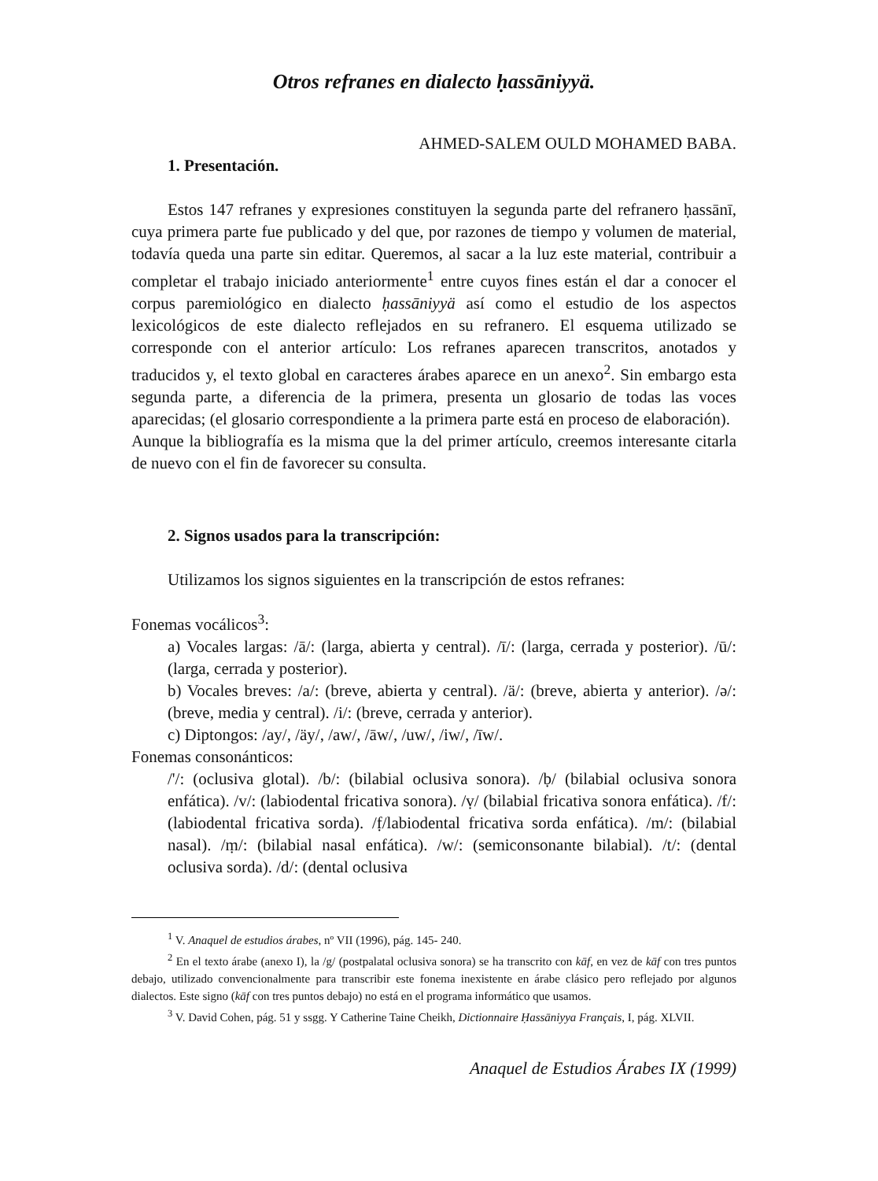Otros refranes en dialecto ḥassāniyyä.
AHMED-SALEM OULD MOHAMED BABA.
1. Presentación.
Estos 147 refranes y expresiones constituyen la segunda parte del refranero ḥassānī, cuya primera parte fue publicado y del que, por razones de tiempo y volumen de material, todavía queda una parte sin editar. Queremos, al sacar a la luz este material, contribuir a completar el trabajo iniciado anteriormente<sup>1</sup> entre cuyos fines están el dar a conocer el corpus paremiológico en dialecto ḥassāniyyä así como el estudio de los aspectos lexicológicos de este dialecto reflejados en su refranero. El esquema utilizado se corresponde con el anterior artículo: Los refranes aparecen transcritos, anotados y traducidos y, el texto global en caracteres árabes aparece en un anexo<sup>2</sup>. Sin embargo esta segunda parte, a diferencia de la primera, presenta un glosario de todas las voces aparecidas; (el glosario correspondiente a la primera parte está en proceso de elaboración).
Aunque la bibliografía es la misma que la del primer artículo, creemos interesante citarla de nuevo con el fin de favorecer su consulta.
2. Signos usados para la transcripción:
Utilizamos los signos siguientes en la transcripción de estos refranes:
Fonemas vocálicos<sup>3</sup>:
a) Vocales largas: /ā/: (larga, abierta y central). /ī/: (larga, cerrada y posterior). /ū/: (larga, cerrada y posterior).
b) Vocales breves: /a/: (breve, abierta y central). /ä/: (breve, abierta y anterior). /ə/: (breve, media y central). /i/: (breve, cerrada y anterior).
c) Diptongos: /ay/, /äy/, /aw/, /āw/, /uw/, /iw/, /īw/.
Fonemas consonánticos:
/'/: (oclusiva glotal). /b/: (bilabial oclusiva sonora). /ḅ/ (bilabial oclusiva sonora enfática). /v/: (labiodental fricativa sonora). /ṿ/ (bilabial fricativa sonora enfática). /f/: (labiodental fricativa sorda). /f̣/labiodental fricativa sorda enfática). /m/: (bilabial nasal). /ṃ/: (bilabial nasal enfática). /w/: (semiconsonante bilabial). /t/: (dental oclusiva sorda). /d/: (dental oclusiva
<sup>1</sup> V. Anaquel de estudios árabes, nº VII (1996), pág. 145- 240.
<sup>2</sup> En el texto árabe (anexo I), la /g/ (postpalatal oclusiva sonora) se ha transcrito con kāf, en vez de kāf con tres puntos debajo, utilizado convencionalmente para transcribir este fonema inexistente en árabe clásico pero reflejado por algunos dialectos. Este signo (kāf con tres puntos debajo) no está en el programa informático que usamos.
<sup>3</sup> V. David Cohen, pág. 51 y ssgg. Y Catherine Taine Cheikh, Dictionnaire Ḥassāniyya Français, I, pág. XLVII.
Anaquel de Estudios Árabes IX (1999)